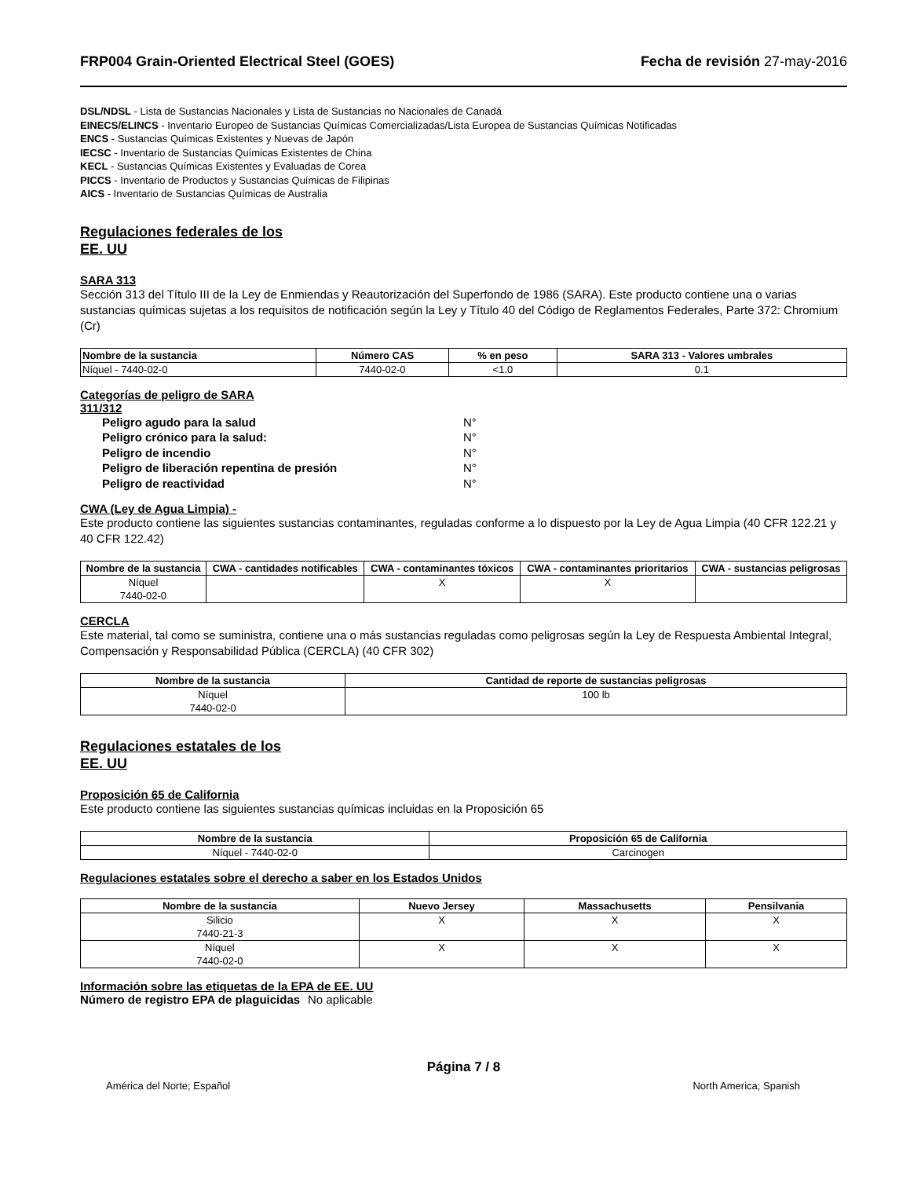FRP004 Grain-Oriented Electrical Steel (GOES) Fecha de revisión 27-may-2016
DSL/NDSL - Lista de Sustancias Nacionales y Lista de Sustancias no Nacionales de Canadá
EINECS/ELINCS - Inventario Europeo de Sustancias Químicas Comercializadas/Lista Europea de Sustancias Químicas Notificadas
ENCS - Sustancias Químicas Existentes y Nuevas de Japón
IECSC - Inventario de Sustancias Químicas Existentes de China
KECL - Sustancias Químicas Existentes y Evaluadas de Corea
PICCS - Inventario de Productos y Sustancias Químicas de Filipinas
AICS - Inventario de Sustancias Químicas de Australia
Regulaciones federales de los EE. UU
SARA 313
Sección 313 del Título III de la Ley de Enmiendas y Reautorización del Superfondo de 1986 (SARA). Este producto contiene una o varias sustancias químicas sujetas a los requisitos de notificación según la Ley y Título 40 del Código de Reglamentos Federales, Parte 372: Chromium (Cr)
| Nombre de la sustancia | Número CAS | % en peso | SARA 313 - Valores umbrales |
| --- | --- | --- | --- |
| Níquel - 7440-02-0 | 7440-02-0 | <1.0 | 0.1 |
Categorías de peligro de SARA 311/312
Peligro agudo para la salud N° Peligro crónico para la salud: N° Peligro de incendio N° Peligro de liberación repentina de presión N° Peligro de reactividad N°
CWA (Ley de Agua Limpia) -
Este producto contiene las siguientes sustancias contaminantes, reguladas conforme a lo dispuesto por la Ley de Agua Limpia (40 CFR 122.21 y 40 CFR 122.42)
| Nombre de la sustancia | CWA - cantidades notificables | CWA - contaminantes tóxicos | CWA - contaminantes prioritarios | CWA - sustancias peligrosas |
| --- | --- | --- | --- | --- |
| Níquel 7440-02-0 | | X | X | |
CERCLA
Este material, tal como se suministra, contiene una o más sustancias reguladas como peligrosas según la Ley de Respuesta Ambiental Integral, Compensación y Responsabilidad Pública (CERCLA) (40 CFR 302)
| Nombre de la sustancia | Cantidad de reporte de sustancias peligrosas |
| --- | --- |
| Níquel 7440-02-0 | 100 lb |
Regulaciones estatales de los EE. UU
Proposición 65 de California
Este producto contiene las siguientes sustancias químicas incluidas en la Proposición 65
| Nombre de la sustancia | Proposición 65 de California |
| --- | --- |
| Níquel - 7440-02-0 | Carcinogen |
Regulaciones estatales sobre el derecho a saber en los Estados Unidos
| Nombre de la sustancia | Nuevo Jersey | Massachusetts | Pensilvania |
| --- | --- | --- | --- |
| Silicio 7440-21-3 | X | X | X |
| Níquel 7440-02-0 | X | X | X |
Información sobre las etiquetas de la EPA de EE. UU
Número de registro EPA de plaguicidas No aplicable
Página 7 / 8
América del Norte; Español North America; Spanish